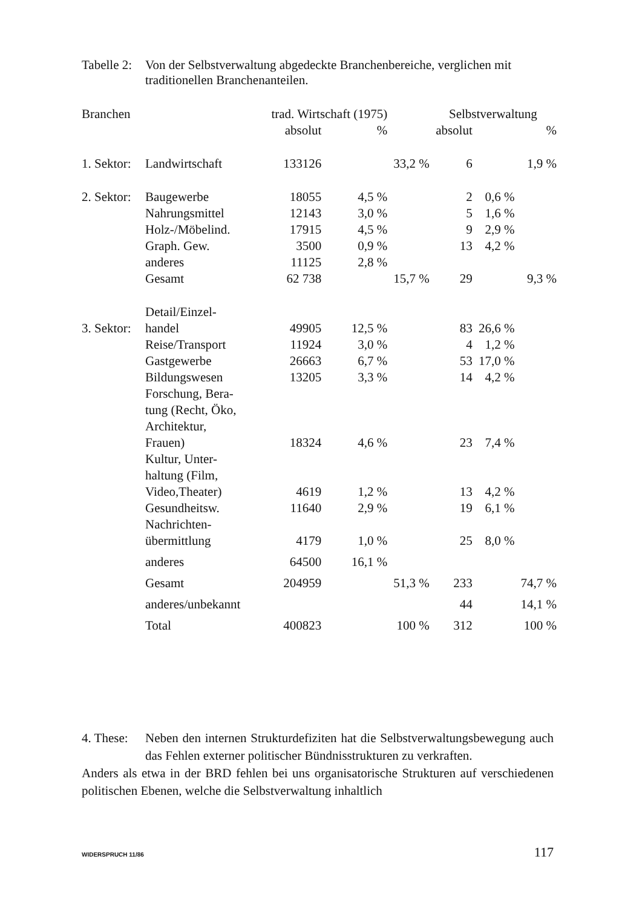Tabelle 2:
Von der Selbstverwaltung abgedeckte Branchenbereiche, verglichen mit traditionellen Branchenanteilen.
| Branchen | | trad. Wirtschaft (1975) | | | Selbstverwaltung | | |
| --- | --- | --- | --- | --- | --- | --- | --- |
| | | absolut | % | | absolut | | % |
| 1. Sektor: | Landwirtschaft | 133126 | | 33,2 % | 6 | | 1,9 % |
| 2. Sektor: | Baugewerbe | 18055 | 4,5 % | | 2 | 0,6 % | |
| | Nahrungsmittel | 12143 | 3,0 % | | 5 | 1,6 % | |
| | Holz-/Möbelind. | 17915 | 4,5 % | | 9 | 2,9 % | |
| | Graph. Gew. | 3500 | 0,9 % | | 13 | 4,2 % | |
| | anderes | 11125 | 2,8 % | | | | |
| | Gesamt | 62 738 | | 15,7 % | 29 | | 9,3 % |
| 3. Sektor: | Detail/Einzel- handel | 49905 | 12,5 % | | 83 | 26,6 % | |
| | Reise/Transport | 11924 | 3,0 % | | 4 | 1,2 % | |
| | Gastgewerbe | 26663 | 6,7 % | | 53 | 17,0 % | |
| | Bildungswesen | 13205 | 3,3 % | | 14 | 4,2 % | |
| | Forschung, Bera- tung (Recht, Öko, Architektur, Frauen) | 18324 | 4,6 % | | 23 | 7,4 % | |
| | Kultur, Unter- haltung (Film, Video,Theater) | 4619 | 1,2 % | | 13 | 4,2 % | |
| | Gesundheitsw. | 11640 | 2,9 % | | 19 | 6,1 % | |
| | Nachrichten- übermittlung | 4179 | 1,0 % | | 25 | 8,0 % | |
| | anderes | 64500 | 16,1 % | | | | |
| | Gesamt | 204959 | | 51,3 % | 233 | | 74,7 % |
| | anderes/unbekannt | | | | 44 | | 14,1 % |
| | Total | 400823 | | 100 % | 312 | | 100 % |
4. These:
Neben den internen Strukturdefiziten hat die Selbstverwaltungsbewegung auch das Fehlen externer politischer Bündnisstrukturen zu verkraften.
Anders als etwa in der BRD fehlen bei uns organisatorische Strukturen auf verschiedenen politischen Ebenen, welche die Selbstverwaltung inhaltlich
WIDERSPRUCH 11/86 117